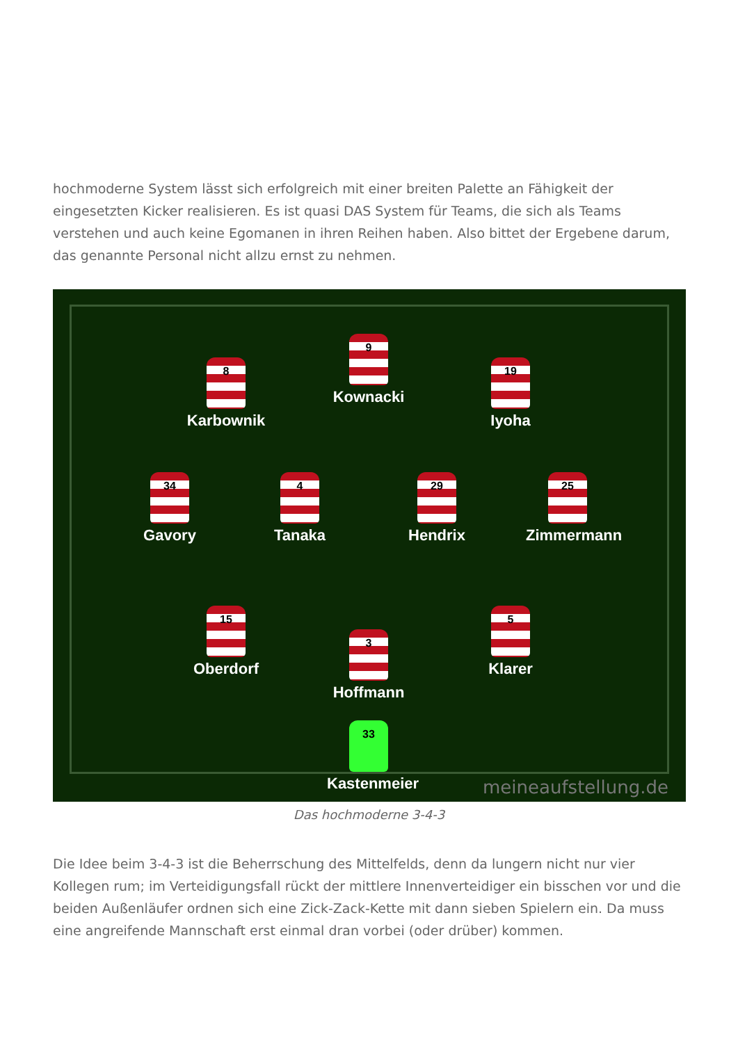hochmoderne System lässt sich erfolgreich mit einer breiten Palette an Fähigkeit der eingesetzten Kicker realisieren. Es ist quasi DAS System für Teams, die sich als Teams verstehen und auch keine Egomanen in ihren Reihen haben. Also bittet der Ergebene darum, das genannte Personal nicht allzu ernst zu nehmen.
9
Kownacki
8
Karbownik
19
Iyoha
34
Gavory
4
Tanaka
29
Hendrix
25
Zimmermann
15
Oberdorf
5
Klarer
3
Hoffmann
33
Kastenmeier
meineaufstellung.de
Das hochmoderne 3-4-3
Die Idee beim 3-4-3 ist die Beherrschung des Mittelfelds, denn da lungern nicht nur vier Kollegen rum; im Verteidigungsfall rückt der mittlere Innenverteidiger ein bisschen vor und die beiden Außenläufer ordnen sich eine Zick-Zack-Kette mit dann sieben Spielern ein. Da muss eine angreifende Mannschaft erst einmal dran vorbei (oder drüber) kommen.